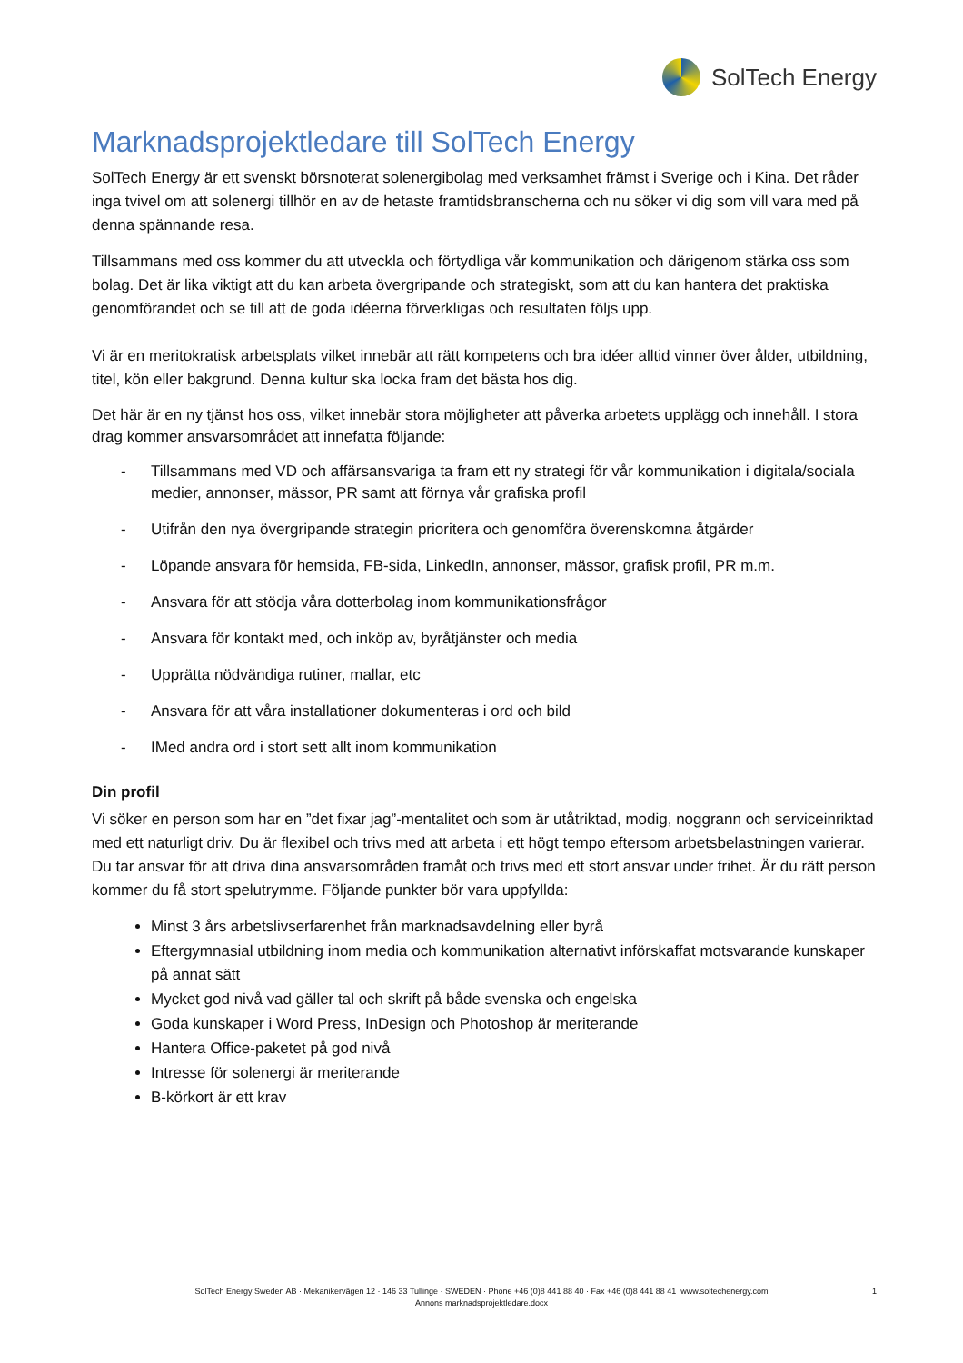SolTech Energy
Marknadsprojektledare till SolTech Energy
SolTech Energy är ett svenskt börsnoterat solenergibolag med verksamhet främst i Sverige och i Kina. Det råder inga tvivel om att solenergi tillhör en av de hetaste framtidsbranscherna och nu söker vi dig som vill vara med på denna spännande resa.
Tillsammans med oss kommer du att utveckla och förtydliga vår kommunikation och därigenom stärka oss som bolag. Det är lika viktigt att du kan arbeta övergripande och strategiskt, som att du kan hantera det praktiska genomförandet och se till att de goda idéerna förverkligas och resultaten följs upp.
Vi är en meritokratisk arbetsplats vilket innebär att rätt kompetens och bra idéer alltid vinner över ålder, utbildning, titel, kön eller bakgrund. Denna kultur ska locka fram det bästa hos dig.
Det här är en ny tjänst hos oss, vilket innebär stora möjligheter att påverka arbetets upplägg och innehåll. I stora drag kommer ansvarsområdet att innefatta följande:
- Tillsammans med VD och affärsansvariga ta fram ett ny strategi för vår kommunikation i digitala/sociala medier, annonser, mässor, PR samt att förnya vår grafiska profil
- Utifrån den nya övergripande strategin prioritera och genomföra överenskomna åtgärder
- Löpande ansvara för hemsida, FB-sida, LinkedIn, annonser, mässor, grafisk profil, PR m.m.
- Ansvara för att stödja våra dotterbolag inom kommunikationsfrågor
- Ansvara för kontakt med, och inköp av, byråtjänster och media
- Upprätta nödvändiga rutiner, mallar, etc
- Ansvara för att våra installationer dokumenteras i ord och bild
- IMed andra ord i stort sett allt inom kommunikation
Din profil
Vi söker en person som har en ”det fixar jag”-mentalitet och som är utåtriktad, modig, noggrann och serviceinriktad med ett naturligt driv. Du är flexibel och trivs med att arbeta i ett högt tempo eftersom arbetsbelastningen varierar. Du tar ansvar för att driva dina ansvarsområden framåt och trivs med ett stort ansvar under frihet. Är du rätt person kommer du få stort spelutrymme. Följande punkter bör vara uppfyllda:
Minst 3 års arbetslivserfarenhet från marknadsavdelning eller byrå
Eftergymnasial utbildning inom media och kommunikation alternativt införskaffat motsvarande kunskaper på annat sätt
Mycket god nivå vad gäller tal och skrift på både svenska och engelska
Goda kunskaper i Word Press, InDesign och Photoshop är meriterande
Hantera Office-paketet på god nivå
Intresse för solenergi är meriterande
B-körkort är ett krav
SolTech Energy Sweden AB · Mekanikervägen 12 · 146 33 Tullinge · SWEDEN · Phone +46 (0)8 441 88 40 · Fax +46 (0)8 441 88 41 www.soltechenergy.com
1
Annons marknadsprojektledare.docx